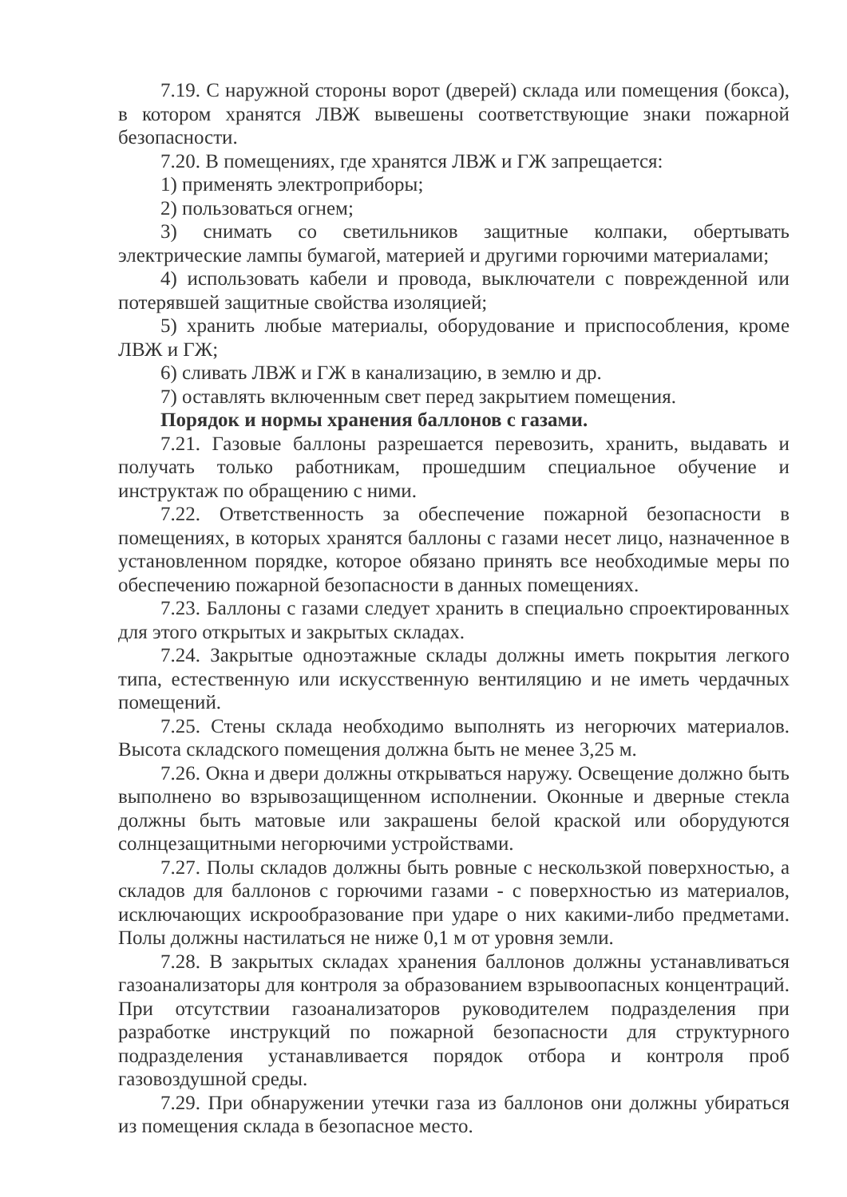7.19. С наружной стороны ворот (дверей) склада или помещения (бокса), в котором хранятся ЛВЖ вывешены соответствующие знаки пожарной безопасности.
7.20. В помещениях, где хранятся ЛВЖ и ГЖ запрещается:
1) применять электроприборы;
2) пользоваться огнем;
3) снимать со светильников защитные колпаки, обертывать электрические лампы бумагой, материей и другими горючими материалами;
4) использовать кабели и провода, выключатели с поврежденной или потерявшей защитные свойства изоляцией;
5) хранить любые материалы, оборудование и приспособления, кроме ЛВЖ и ГЖ;
6) сливать ЛВЖ и ГЖ в канализацию, в землю и др.
7) оставлять включенным свет перед закрытием помещения.
Порядок и нормы хранения баллонов с газами.
7.21. Газовые баллоны разрешается перевозить, хранить, выдавать и получать только работникам, прошедшим специальное обучение и инструктаж по обращению с ними.
7.22. Ответственность за обеспечение пожарной безопасности в помещениях, в которых хранятся баллоны с газами несет лицо, назначенное в установленном порядке, которое обязано принять все необходимые меры по обеспечению пожарной безопасности в данных помещениях.
7.23. Баллоны с газами следует хранить в специально спроектированных для этого открытых и закрытых складах.
7.24. Закрытые одноэтажные склады должны иметь покрытия легкого типа, естественную или искусственную вентиляцию и не иметь чердачных помещений.
7.25. Стены склада необходимо выполнять из негорючих материалов. Высота складского помещения должна быть не менее 3,25 м.
7.26. Окна и двери должны открываться наружу. Освещение должно быть выполнено во взрывозащищенном исполнении. Оконные и дверные стекла должны быть матовые или закрашены белой краской или оборудуются солнцезащитными негорючими устройствами.
7.27. Полы складов должны быть ровные с нескользкой поверхностью, а складов для баллонов с горючими газами - с поверхностью из материалов, исключающих искрообразование при ударе о них какими-либо предметами. Полы должны настилаться не ниже 0,1 м от уровня земли.
7.28. В закрытых складах хранения баллонов должны устанавливаться газоанализаторы для контроля за образованием взрывоопасных концентраций. При отсутствии газоанализаторов руководителем подразделения при разработке инструкций по пожарной безопасности для структурного подразделения устанавливается порядок отбора и контроля проб газовоздушной среды.
7.29. При обнаружении утечки газа из баллонов они должны убираться из помещения склада в безопасное место.